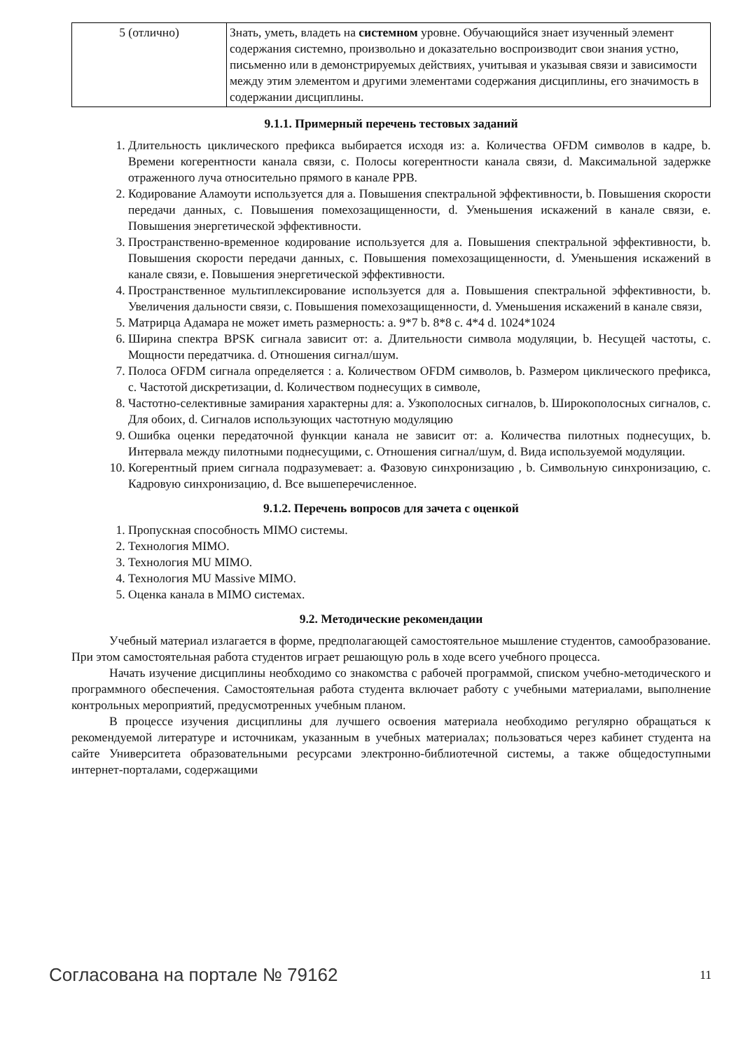| 5 (отлично) | Знать, уметь, владеть на системном уровне. Обучающийся знает изученный элемент содержания системно, произвольно и доказательно воспроизводит свои знания устно, письменно или в демонстрируемых действиях, учитывая и указывая связи и зависимости между этим элементом и другими элементами содержания дисциплины, его значимость в содержании дисциплины. |
9.1.1. Примерный перечень тестовых заданий
1. Длительность циклического префикса выбирается исходя из: a. Количества OFDM символов в кадре, b. Времени когерентности канала связи, c. Полосы когерентности канала связи, d. Максимальной задержке отраженного луча относительно прямого в канале РРВ.
2. Кодирование Аламоути используется для a. Повышения спектральной эффективности, b. Повышения скорости передачи данных, c. Повышения помехозащищенности, d. Уменьшения искажений в канале связи, e. Повышения энергетической эффективности.
3. Пространственно-временное кодирование используется для a. Повышения спектральной эффективности, b. Повышения скорости передачи данных, c. Повышения помехозащищенности, d. Уменьшения искажений в канале связи, e. Повышения энергетической эффективности.
4. Пространственное мультиплексирование используется для a. Повышения спектральной эффективности, b. Увеличения дальности связи, c. Повышения помехозащищенности, d. Уменьшения искажений в канале связи,
5. Матрирца Адамара не может иметь размерность: a. 9*7 b. 8*8 c. 4*4 d. 1024*1024
6. Ширина спектра BPSK сигнала зависит от: a. Длительности символа модуляции, b. Несущей частоты, c. Мощности передатчика. d. Отношения сигнал/шум.
7. Полоса OFDM сигнала определяется : a. Количеством OFDM символов, b. Размером циклического префикса, c. Частотой дискретизации, d. Количеством поднесущих в символе,
8. Частотно-селективные замирания характерны для: a. Узкополосных сигналов, b. Широкополосных сигналов, c. Для обоих, d. Сигналов использующих частотную модуляцию
9. Ошибка оценки передаточной функции канала не зависит от: a. Количества пилотных поднесущих, b. Интервала между пилотными поднесущими, c. Отношения сигнал/шум, d. Вида используемой модуляции.
10. Когерентный прием сигнала подразумевает: a. Фазовую синхронизацию , b. Символьную синхронизацию, c. Кадровую синхронизацию, d. Все вышеперечисленное.
9.1.2. Перечень вопросов для зачета с оценкой
1. Пропускная способность MIMO системы.
2. Технология MIMO.
3. Технология MU MIMO.
4. Технология MU Massive MIMO.
5. Оценка канала в MIMO системах.
9.2. Методические рекомендации
Учебный материал излагается в форме, предполагающей самостоятельное мышление студентов, самообразование. При этом самостоятельная работа студентов играет решающую роль в ходе всего учебного процесса.
Начать изучение дисциплины необходимо со знакомства с рабочей программой, списком учебно-методического и программного обеспечения. Самостоятельная работа студента включает работу с учебными материалами, выполнение контрольных мероприятий, предусмотренных учебным планом.
В процессе изучения дисциплины для лучшего освоения материала необходимо регулярно обращаться к рекомендуемой литературе и источникам, указанным в учебных материалах; пользоваться через кабинет студента на сайте Университета образовательными ресурсами электронно-библиотечной системы, а также общедоступными интернет-порталами, содержащими
Согласована на портале № 79162 11